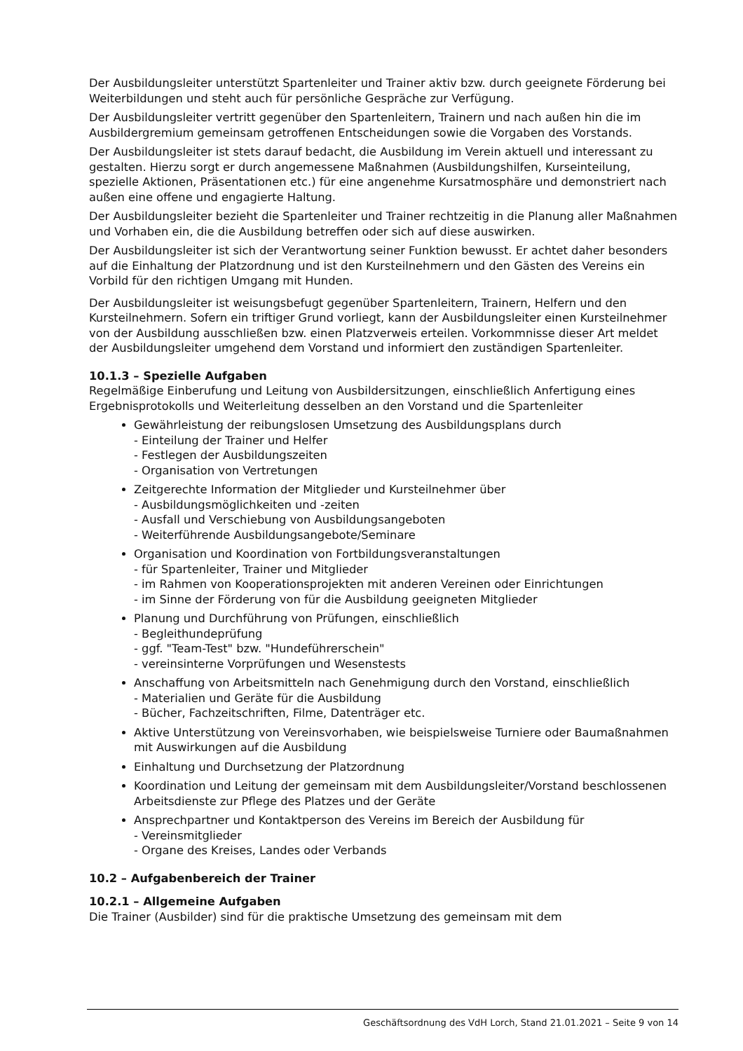Der Ausbildungsleiter unterstützt Spartenleiter und Trainer aktiv bzw. durch geeignete Förderung bei Weiterbildungen und steht auch für persönliche Gespräche zur Verfügung.
Der Ausbildungsleiter vertritt gegenüber den Spartenleitern, Trainern und nach außen hin die im Ausbildergremium gemeinsam getroffenen Entscheidungen sowie die Vorgaben des Vorstands.
Der Ausbildungsleiter ist stets darauf bedacht, die Ausbildung im Verein aktuell und interessant zu gestalten. Hierzu sorgt er durch angemessene Maßnahmen (Ausbildungshilfen, Kurseinteilung, spezielle Aktionen, Präsentationen etc.) für eine angenehme Kursatmosphäre und demonstriert nach außen eine offene und engagierte Haltung.
Der Ausbildungsleiter bezieht die Spartenleiter und Trainer rechtzeitig in die Planung aller Maßnahmen und Vorhaben ein, die die Ausbildung betreffen oder sich auf diese auswirken.
Der Ausbildungsleiter ist sich der Verantwortung seiner Funktion bewusst. Er achtet daher besonders auf die Einhaltung der Platzordnung und ist den Kursteilnehmern und den Gästen des Vereins ein Vorbild für den richtigen Umgang mit Hunden.
Der Ausbildungsleiter ist weisungsbefugt gegenüber Spartenleitern, Trainern, Helfern und den Kursteilnehmern. Sofern ein triftiger Grund vorliegt, kann der Ausbildungsleiter einen Kursteilnehmer von der Ausbildung ausschließen bzw. einen Platzverweis erteilen. Vorkommnisse dieser Art meldet der Ausbildungsleiter umgehend dem Vorstand und informiert den zuständigen Spartenleiter.
10.1.3 – Spezielle Aufgaben
Regelmäßige Einberufung und Leitung von Ausbildersitzungen, einschließlich Anfertigung eines Ergebnisprotokolls und Weiterleitung desselben an den Vorstand und die Spartenleiter
Gewährleistung der reibungslosen Umsetzung des Ausbildungsplans durch
- Einteilung der Trainer und Helfer
- Festlegen der Ausbildungszeiten
- Organisation von Vertretungen
Zeitgerechte Information der Mitglieder und Kursteilnehmer über
- Ausbildungsmöglichkeiten und -zeiten
- Ausfall und Verschiebung von Ausbildungsangeboten
- Weiterführende Ausbildungsangebote/Seminare
Organisation und Koordination von Fortbildungsveranstaltungen
- für Spartenleiter, Trainer und Mitglieder
- im Rahmen von Kooperationsprojekten mit anderen Vereinen oder Einrichtungen
- im Sinne der Förderung von für die Ausbildung geeigneten Mitglieder
Planung und Durchführung von Prüfungen, einschließlich
- Begleithundeprüfung
- ggf. "Team-Test" bzw. "Hundeführerschein"
- vereinsinterne Vorprüfungen und Wesenstests
Anschaffung von Arbeitsmitteln nach Genehmigung durch den Vorstand, einschließlich
- Materialien und Geräte für die Ausbildung
- Bücher, Fachzeitschriften, Filme, Datenträger etc.
Aktive Unterstützung von Vereinsvorhaben, wie beispielsweise Turniere oder Baumaßnahmen mit Auswirkungen auf die Ausbildung
Einhaltung und Durchsetzung der Platzordnung
Koordination und Leitung der gemeinsam mit dem Ausbildungsleiter/Vorstand beschlossenen Arbeitsdienste zur Pflege des Platzes und der Geräte
Ansprechpartner und Kontaktperson des Vereins im Bereich der Ausbildung für
- Vereinsmitglieder
- Organe des Kreises, Landes oder Verbands
10.2 – Aufgabenbereich der Trainer
10.2.1 – Allgemeine Aufgaben
Die Trainer (Ausbilder) sind für die praktische Umsetzung des gemeinsam mit dem
Geschäftsordnung des VdH Lorch, Stand 21.01.2021 – Seite 9 von 14